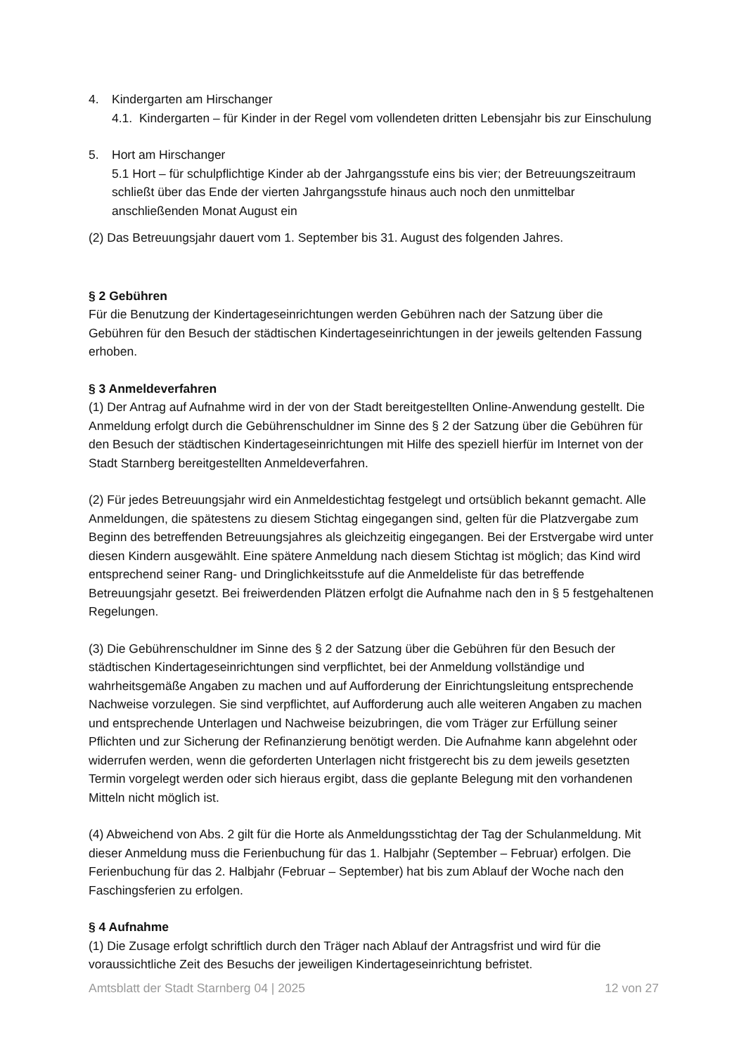4. Kindergarten am Hirschanger
4.1. Kindergarten – für Kinder in der Regel vom vollendeten dritten Lebensjahr bis zur Einschulung
5. Hort am Hirschanger
5.1 Hort – für schulpflichtige Kinder ab der Jahrgangsstufe eins bis vier; der Betreuungszeitraum schließt über das Ende der vierten Jahrgangsstufe hinaus auch noch den unmittelbar anschließenden Monat August ein
(2) Das Betreuungsjahr dauert vom 1. September bis 31. August des folgenden Jahres.
§ 2 Gebühren
Für die Benutzung der Kindertageseinrichtungen werden Gebühren nach der Satzung über die Gebühren für den Besuch der städtischen Kindertageseinrichtungen in der jeweils geltenden Fassung erhoben.
§ 3 Anmeldeverfahren
(1) Der Antrag auf Aufnahme wird in der von der Stadt bereitgestellten Online-Anwendung gestellt. Die Anmeldung erfolgt durch die Gebührenschuldner im Sinne des § 2 der Satzung über die Gebühren für den Besuch der städtischen Kindertageseinrichtungen mit Hilfe des speziell hierfür im Internet von der Stadt Starnberg bereitgestellten Anmeldeverfahren.
(2) Für jedes Betreuungsjahr wird ein Anmeldestichtag festgelegt und ortsüblich bekannt gemacht. Alle Anmeldungen, die spätestens zu diesem Stichtag eingegangen sind, gelten für die Platzvergabe zum Beginn des betreffenden Betreuungsjahres als gleichzeitig eingegangen. Bei der Erstvergabe wird unter diesen Kindern ausgewählt. Eine spätere Anmeldung nach diesem Stichtag ist möglich; das Kind wird entsprechend seiner Rang- und Dringlichkeitsstufe auf die Anmeldeliste für das betreffende Betreuungsjahr gesetzt. Bei freiwerdenden Plätzen erfolgt die Aufnahme nach den in § 5 festgehaltenen Regelungen.
(3) Die Gebührenschuldner im Sinne des § 2 der Satzung über die Gebühren für den Besuch der städtischen Kindertageseinrichtungen sind verpflichtet, bei der Anmeldung vollständige und wahrheitsgemäße Angaben zu machen und auf Aufforderung der Einrichtungsleitung entsprechende Nachweise vorzulegen. Sie sind verpflichtet, auf Aufforderung auch alle weiteren Angaben zu machen und entsprechende Unterlagen und Nachweise beizubringen, die vom Träger zur Erfüllung seiner Pflichten und zur Sicherung der Refinanzierung benötigt werden. Die Aufnahme kann abgelehnt oder widerrufen werden, wenn die geforderten Unterlagen nicht fristgerecht bis zu dem jeweils gesetzten Termin vorgelegt werden oder sich hieraus ergibt, dass die geplante Belegung mit den vorhandenen Mitteln nicht möglich ist.
(4) Abweichend von Abs. 2 gilt für die Horte als Anmeldungsstichtag der Tag der Schulanmeldung. Mit dieser Anmeldung muss die Ferienbuchung für das 1. Halbjahr (September – Februar) erfolgen. Die Ferienbuchung für das 2. Halbjahr (Februar – September) hat bis zum Ablauf der Woche nach den Faschingsferien zu erfolgen.
§ 4 Aufnahme
(1) Die Zusage erfolgt schriftlich durch den Träger nach Ablauf der Antragsfrist und wird für die voraussichtliche Zeit des Besuchs der jeweiligen Kindertageseinrichtung befristet.
Amtsblatt der Stadt Starnberg 04 | 2025 12 von 27